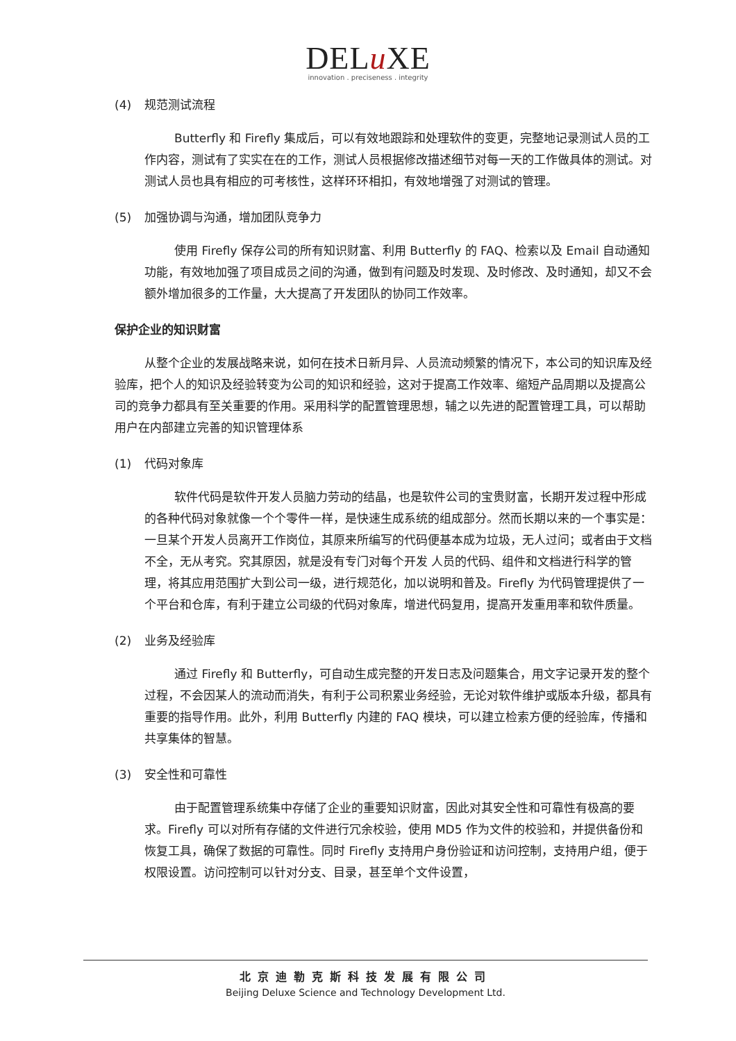DELu XE
innovation . preciseness . integrity
(4) 规范测试流程
Butterfly 和 Firefly 集成后，可以有效地跟踪和处理软件的变更，完整地记录测试人员的工作内容，测试有了实实在在的工作，测试人员根据修改描述细节对每一天的工作做具体的测试。对测试人员也具有相应的可考核性，这样环环相扣，有效地增强了对测试的管理。
(5) 加强协调与沟通，增加团队竞争力
使用 Firefly 保存公司的所有知识财富、利用 Butterfly 的 FAQ、检索以及 Email 自动通知功能，有效地加强了项目成员之间的沟通，做到有问题及时发现、及时修改、及时通知，却又不会额外增加很多的工作量，大大提高了开发团队的协同工作效率。
保护企业的知识财富
从整个企业的发展战略来说，如何在技术日新月异、人员流动频繁的情况下，本公司的知识库及经验库，把个人的知识及经验转变为公司的知识和经验，这对于提高工作效率、缩短产品周期以及提高公司的竞争力都具有至关重要的作用。采用科学的配置管理思想，辅之以先进的配置管理工具，可以帮助用户在内部建立完善的知识管理体系
(1) 代码对象库
软件代码是软件开发人员脑力劳动的结晶，也是软件公司的宝贵财富，长期开发过程中形成的各种代码对象就像一个个零件一样，是快速生成系统的组成部分。然而长期以来的一个事实是：一旦某个开发人员离开工作岗位，其原来所编写的代码便基本成为垃圾，无人过问；或者由于文档不全，无从考究。究其原因，就是没有专门对每个开发 人员的代码、组件和文档进行科学的管理，将其应用范围扩大到公司一级，进行规范化，加以说明和普及。Firefly 为代码管理提供了一个平台和仓库，有利于建立公司级的代码对象库，增进代码复用，提高开发重用率和软件质量。
(2) 业务及经验库
通过 Firefly 和 Butterfly，可自动生成完整的开发日志及问题集合，用文字记录开发的整个过程，不会因某人的流动而消失，有利于公司积累业务经验，无论对软件维护或版本升级，都具有重要的指导作用。此外，利用 Butterfly 内建的 FAQ 模块，可以建立检索方便的经验库，传播和共享集体的智慧。
(3) 安全性和可靠性
由于配置管理系统集中存储了企业的重要知识财富，因此对其安全性和可靠性有极高的要求。Firefly 可以对所有存储的文件进行冗余校验，使用 MD5 作为文件的校验和，并提供备份和恢复工具，确保了数据的可靠性。同时 Firefly 支持用户身份验证和访问控制，支持用户组，便于权限设置。访问控制可以针对分支、目录，甚至单个文件设置，
北京迪勒克斯科技发展有限公司
Beijing Deluxe Science and Technology Development Ltd.